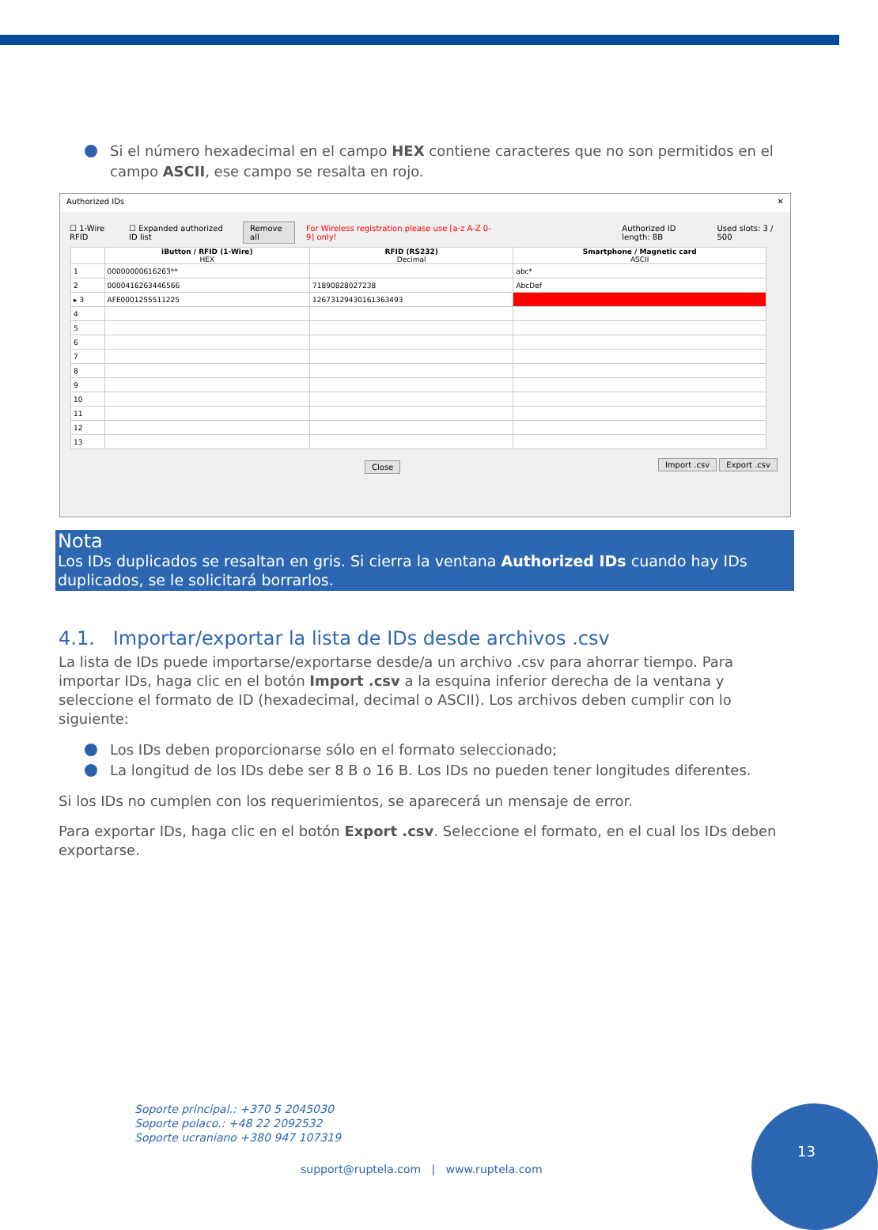Si el número hexadecimal en el campo HEX contiene caracteres que no son permitidos en el campo ASCII, ese campo se resalta en rojo.
Authorized IDs ✕
☐ 1-Wire RFID ☐ Expanded authorized ID list Remove all For Wireless registration please use [a-z A-Z 0-9] only! Authorized ID length: 8B Used slots: 3 / 500
| | iButton / RFID (1-Wire) HEX | RFID (RS232) Decimal | Smartphone / Magnetic card ASCII |
| --- | --- | --- | --- |
| 1 | 00000000616263** | | abc* |
| 2 | 0000416263446566 | 71890828027238 | AbcDef |
| ▸ 3 | AFE0001255511225 | 12673129430161363493 | |
| 4 | | | |
| 5 | | | |
| 6 | | | |
| 7 | | | |
| 8 | | | |
| 9 | | | |
| 10 | | | |
| 11 | | | |
| 12 | | | |
| 13 | | | |
Close Import .csv Export .csv
Nota
Los IDs duplicados se resaltan en gris. Si cierra la ventana Authorized IDs cuando hay IDs duplicados, se le solicitará borrarlos.
4.1. Importar/exportar la lista de IDs desde archivos .csv
La lista de IDs puede importarse/exportarse desde/a un archivo .csv para ahorrar tiempo. Para importar IDs, haga clic en el botón Import .csv a la esquina inferior derecha de la ventana y seleccione el formato de ID (hexadecimal, decimal o ASCII). Los archivos deben cumplir con lo siguiente:
Los IDs deben proporcionarse sólo en el formato seleccionado;
La longitud de los IDs debe ser 8 B o 16 B. Los IDs no pueden tener longitudes diferentes.
Si los IDs no cumplen con los requerimientos, se aparecerá un mensaje de error.
Para exportar IDs, haga clic en el botón Export .csv. Seleccione el formato, en el cual los IDs deben exportarse.
Soporte principal.: +370 5 2045030
Soporte polaco.: +48 22 2092532
Soporte ucraniano +380 947 107319
support@ruptela.com | www.ruptela.com
13